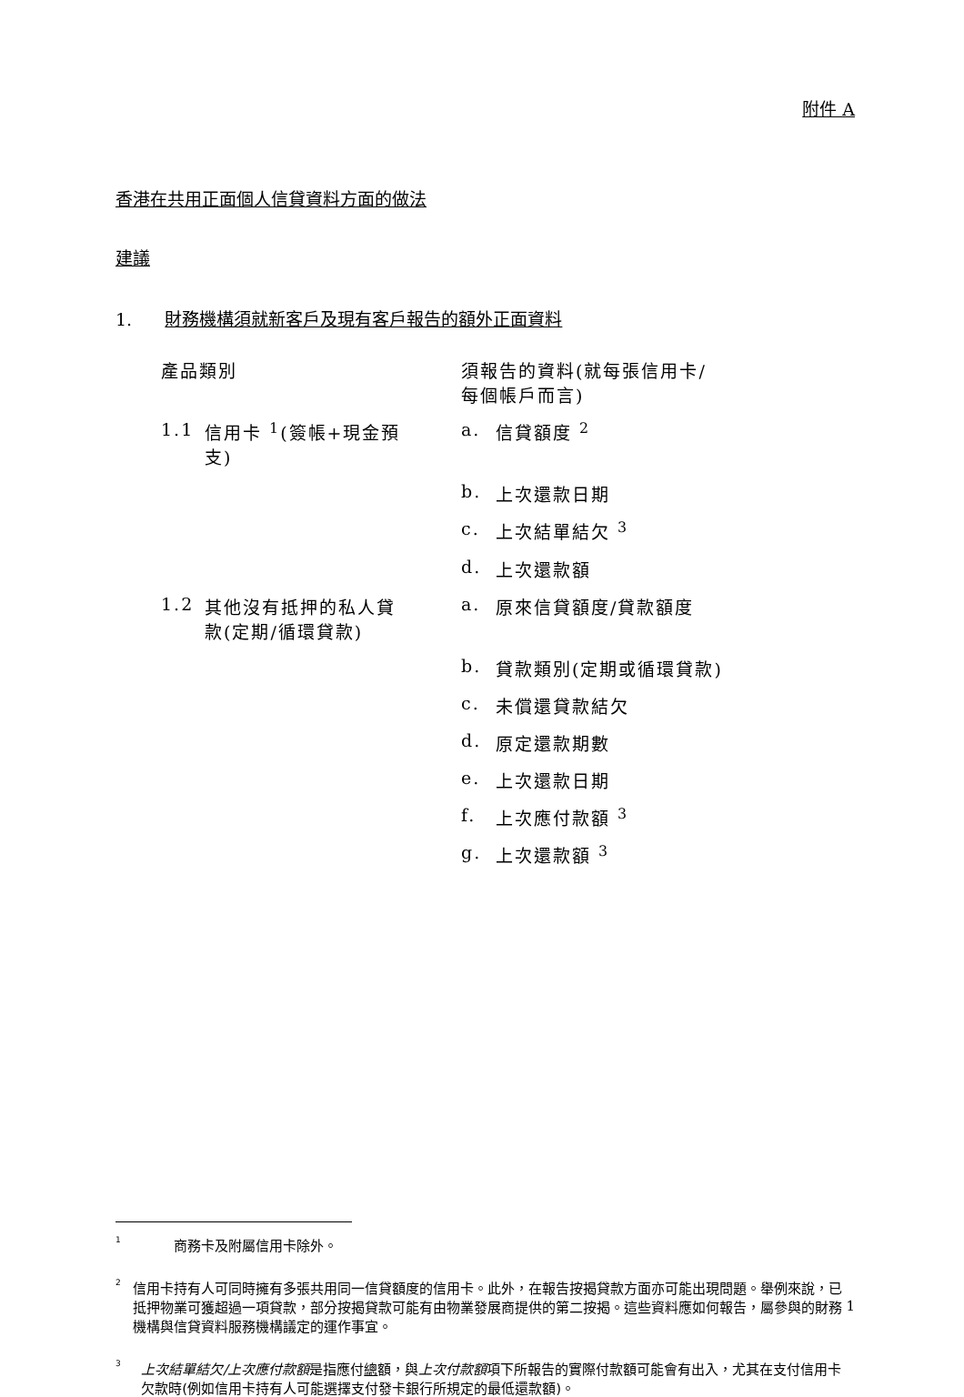附件 A
香港在共用正面個人信貸資料方面的做法
建議
1. 財務機構須就新客戶及現有客戶報告的額外正面資料
| 產品類別 | | 須報告的資料(就每張信用卡/ 每個帳戶而言) | |
| 1.1 | 信用卡 <sup>1</sup>(簽帳+現金預 支) | a. | 信貸額度 <sup>2</sup> |
| | | b. | 上次還款日期 |
| | | c. | 上次結單結欠 <sup>3</sup> |
| | | d. | 上次還款額 |
| 1.2 | 其他沒有抵押的私人貸 款(定期/循環貸款) | a. | 原來信貸額度/貸款額度 |
| | | b. | 貸款類別(定期或循環貸款) |
| | | c. | 未償還貸款結欠 |
| | | d. | 原定還款期數 |
| | | e. | 上次還款日期 |
| | | f. | 上次應付款額 <sup>3</sup> |
| | | g. | 上次還款額 <sup>3</sup> |
1 商務卡及附屬信用卡除外。
2 信用卡持有人可同時擁有多張共用同一信貸額度的信用卡。此外，在報告按揭貸款方面亦可能出現問題。舉例來說，已抵押物業可獲超過一項貸款，部分按揭貸款可能有由物業發展商提供的第二按揭。這些資料應如何報告，屬參與的財務機構與信貸資料服務機構議定的運作事宜。
3 上次結單結欠/上次應付款額是指應付總額，與上次付款額項下所報告的實際付款額可能會有出入，尤其在支付信用卡欠款時(例如信用卡持有人可能選擇支付發卡銀行所規定的最低還款額)。
1